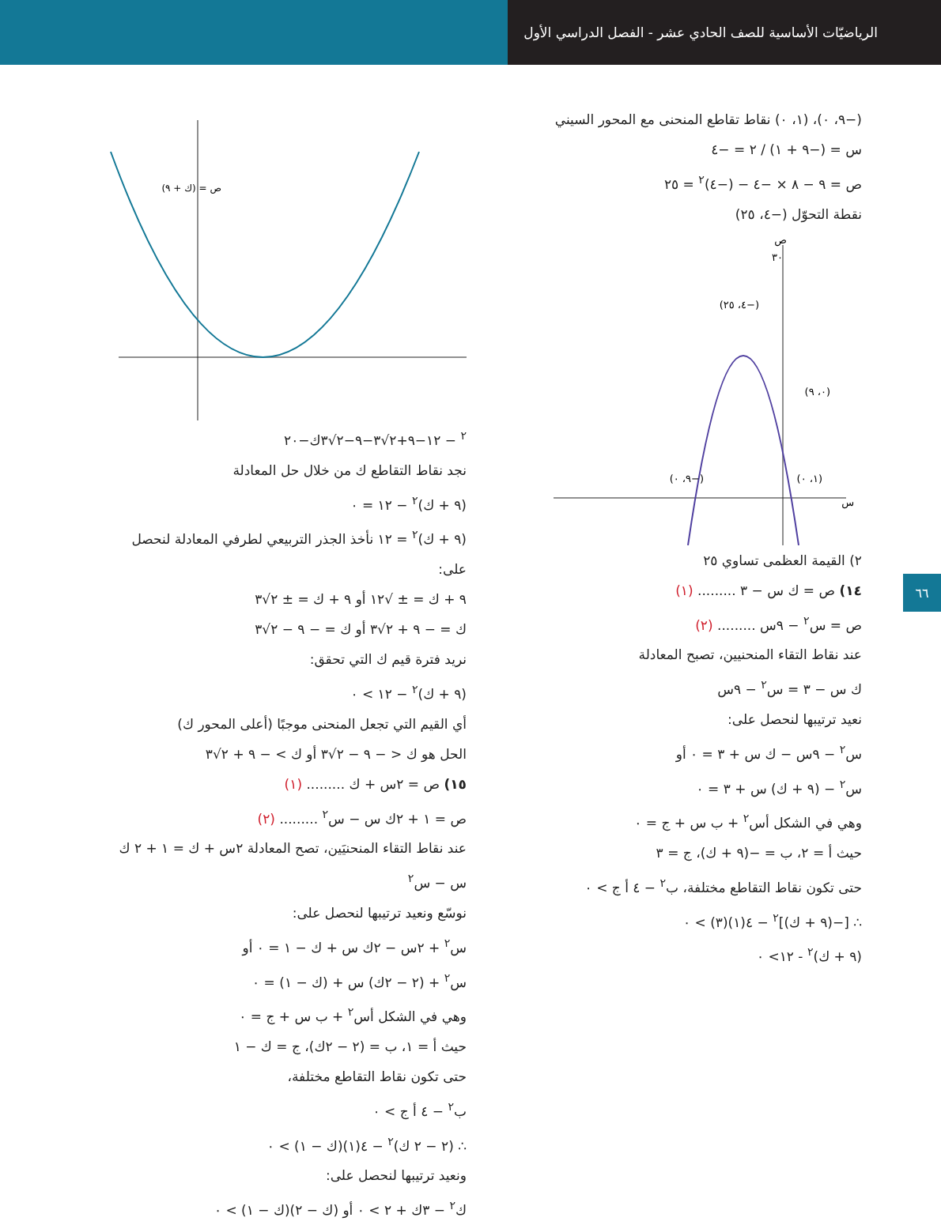الرياضيّات الأساسية للصف الحادي عشر - الفصل الدراسي الأول
(−٩، ٠)، (١، ٠) نقاط تقاطع المنحنى مع المحور السيني
س = (−٩ + ١) / ٢ = −٤
ص = ٩ − ٨ × −٤ − (−٤)<sup>٢</sup> = ٢٥
نقطة التحوّل (−٤، ٢٥)
٣٠
(−٤، ٢٥)
(٠، ٩)
(−٩، ٠)
(١، ٠)
س
ص
٢) القيمة العظمى تساوي ٢٥
١٤) ص = ك س − ٣ ......... (١)
ص = س<sup>٢</sup> − ٩س ......... (٢)
عند نقاط التقاء المنحنيين، تصبح المعادلة
ك س − ٣ = س<sup>٢</sup> − ٩س
نعيد ترتيبها لنحصل على:
س<sup>٢</sup> − ٩س − ك س + ٣ = ٠ أو
س<sup>٢</sup> − (٩ + ك) س + ٣ = ٠
وهي في الشكل أس<sup>٢</sup> + ب س + ج = ٠
حيث أ = ٢، ب = −(٩ + ك)، ج = ٣
حتى تكون نقاط التقاطع مختلفة، ب<sup>٢</sup> − ٤ أ ج > ٠
∴ [−(٩ + ك)]<sup>٢</sup> − ٤(١)(٣) > ٠
(٩ + ك)<sup>٢</sup> - ١٢> ٠
ص = (ك + ٩)٢ − ١٢
−٩+٢√٣
−٩−٢√٣
ك
−٢٠
نجد نقاط التقاطع ك من خلال حل المعادلة
(٩ + ك)<sup>٢</sup> − ١٢ = ٠
(٩ + ك)<sup>٢</sup> = ١٢ نأخذ الجذر التربيعي لطرفي المعادلة لنحصل على:
٩ + ك = ± √١٢ أو ٩ + ك = ± ٢√٣
ك = − ٩ + ٢√٣ أو ك = − ٩ − ٢√٣
نريد فترة قيم ك التي تحقق:
(٩ + ك)<sup>٢</sup> − ١٢ > ٠
أي القيم التي تجعل المنحنى موجبًا (أعلى المحور ك)
الحل هو ك < − ٩ − ٢√٣ أو ك > − ٩ + ٢√٣
١٥) ص = ٢س + ك ......... (١)
ص = ١ + ٢ك س − س<sup>٢</sup> ......... (٢)
عند نقاط التقاء المنحنيَين، تصح المعادلة ٢س + ك = ١ + ٢ ك س − س<sup>٢</sup>
نوسّع ونعيد ترتيبها لنحصل على:
س<sup>٢</sup> + ٢س − ٢ك س + ك − ١ = ٠ أو
س<sup>٢</sup> + (٢ − ٢ك) س + (ك − ١) = ٠
وهي في الشكل أس<sup>٢</sup> + ب س + ج = ٠
حيث أ = ١، ب = (٢ − ٢ك)، ج = ك − ١
حتى تكون نقاط التقاطع مختلفة،
ب<sup>٢</sup> − ٤ أ ج > ٠
∴ (٢ − ٢ ك)<sup>٢</sup> − ٤(١)(ك − ١) > ٠
ونعيد ترتيبها لنحصل على:
ك<sup>٢</sup> − ٣ك + ٢ > ٠ أو (ك − ٢)(ك − ١) > ٠
٦٦